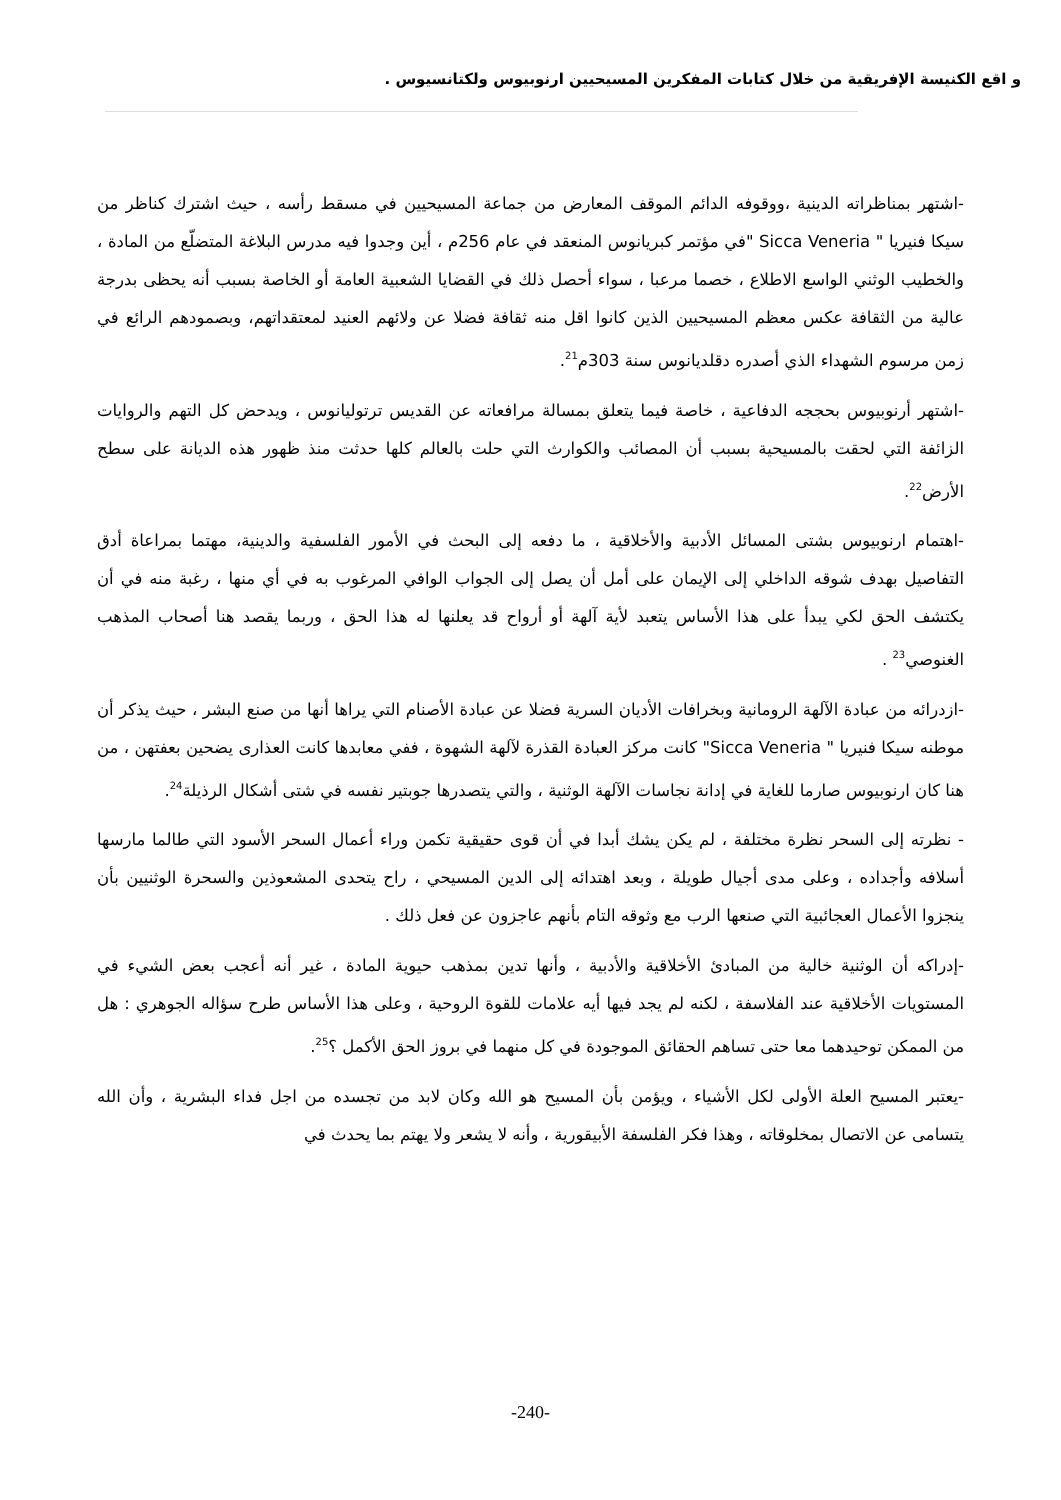و اقع الكنيسة الإفريقية من خلال كتابات المفكرين المسيحيين ارنوبيوس ولكتانسيوس .
-اشتهر بمناظراته الدينية ،ووقوفه الدائم الموقف المعارض من جماعة المسيحيين في مسقط رأسه ، حيث اشترك كناظر من سيكا فنيريا " Sicca Veneria "في مؤتمر كبريانوس المنعقد في عام 256م ، أين وجدوا فيه مدرس البلاغة المتضلّع من المادة ، والخطيب الوثني الواسع الاطلاع ، خصما مرعبا ، سواء أحصل ذلك في القضايا الشعبية العامة أو الخاصة بسبب أنه يحظى بدرجة عالية من الثقافة عكس معظم المسيحيين الذين كانوا اقل منه ثقافة فضلا عن ولائهم العنيد لمعتقداتهم، وبصمودهم الرائع في زمن مرسوم الشهداء الذي أصدره دقلديانوس سنة 303م<sup>21</sup>.
-اشتهر أرنوبيوس بحججه الدفاعية ، خاصة فيما يتعلق بمسالة مرافعاته عن القديس ترتوليانوس ، ويدحض كل التهم والروايات الزائفة التي لحقت بالمسيحية بسبب أن المصائب والكوارث التي حلت بالعالم كلها حدثت منذ ظهور هذه الديانة على سطح الأرض<sup>22</sup>.
-اهتمام ارنوبيوس بشتى المسائل الأدبية والأخلاقية ، ما دفعه إلى البحث في الأمور الفلسفية والدينية، مهتما بمراعاة أدق التفاصيل بهدف شوقه الداخلي إلى الإيمان على أمل أن يصل إلى الجواب الوافي المرغوب به في أي منها ، رغبة منه في أن يكتشف الحق لكي يبدأ على هذا الأساس يتعبد لأية آلهة أو أرواح قد يعلنها له هذا الحق ، وربما يقصد هنا أصحاب المذهب الغنوصي<sup>23</sup> .
-ازدرائه من عبادة الآلهة الرومانية وبخرافات الأديان السرية فضلا عن عبادة الأصنام التي يراها أنها من صنع البشر ، حيث يذكر أن موطنه سيكا فنيريا " Sicca Veneria" كانت مركز العبادة القذرة لآلهة الشهوة ، ففي معابدها كانت العذارى يضحين بعفتهن ، من هنا كان ارنوبيوس صارما للغاية في إدانة نجاسات الآلهة الوثنية ، والتي يتصدرها جوبتير نفسه في شتى أشكال الرذيلة<sup>24</sup>.
- نظرته إلى السحر نظرة مختلفة ، لم يكن يشك أبدا في أن قوى حقيقية تكمن وراء أعمال السحر الأسود التي طالما مارسها أسلافه وأجداده ، وعلى مدى أجيال طويلة ، وبعد اهتدائه إلى الدين المسيحي ، راح يتحدى المشعوذين والسحرة الوثنيين بأن ينجزوا الأعمال العجائبية التي صنعها الرب مع وثوقه التام بأنهم عاجزون عن فعل ذلك .
-إدراكه أن الوثنية خالية من المبادئ الأخلاقية والأدبية ، وأنها تدين بمذهب حيوية المادة ، غير أنه أعجب بعض الشيء في المستويات الأخلاقية عند الفلاسفة ، لكنه لم يجد فيها أيه علامات للقوة الروحية ، وعلى هذا الأساس طرح سؤاله الجوهري : هل من الممكن توحيدهما معا حتى تساهم الحقائق الموجودة في كل منهما في بروز الحق الأكمل ؟<sup>25</sup>.
-يعتبر المسيح العلة الأولى لكل الأشياء ، ويؤمن بأن المسيح هو الله وكان لابد من تجسده من اجل فداء البشرية ، وأن الله يتسامى عن الاتصال بمخلوقاته ، وهذا فكر الفلسفة الأبيقورية ، وأنه لا يشعر ولا يهتم بما يحدث في
-240-